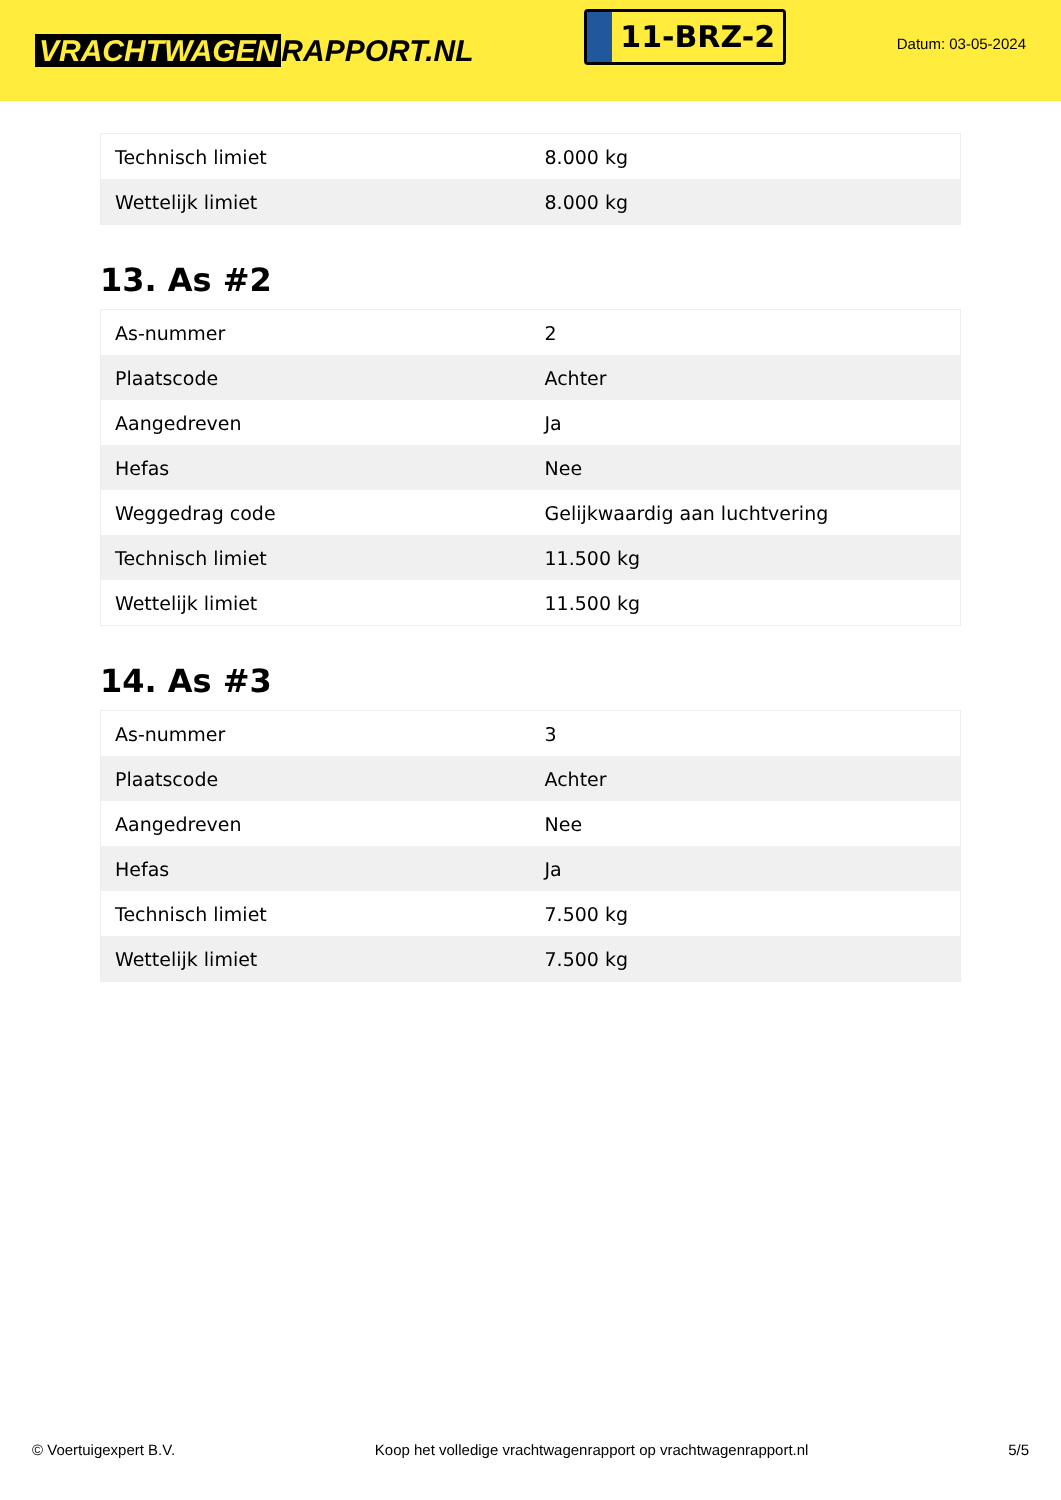VRACHTWAGEN RAPPORT.NL
11-BRZ-2
Datum: 03-05-2024
| Technisch limiet | 8.000 kg |
| Wettelijk limiet | 8.000 kg |
13. As #2
| As-nummer | 2 |
| Plaatscode | Achter |
| Aangedreven | Ja |
| Hefas | Nee |
| Weggedrag code | Gelijkwaardig aan luchtvering |
| Technisch limiet | 11.500 kg |
| Wettelijk limiet | 11.500 kg |
14. As #3
| As-nummer | 3 |
| Plaatscode | Achter |
| Aangedreven | Nee |
| Hefas | Ja |
| Technisch limiet | 7.500 kg |
| Wettelijk limiet | 7.500 kg |
© Voertuigexpert B.V. Koop het volledige vrachtwagenrapport op vrachtwagenrapport.nl 5/5